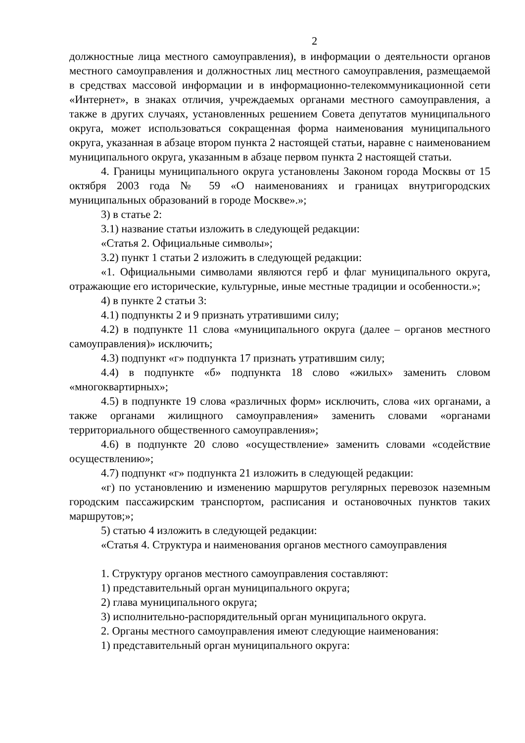2
должностные лица местного самоуправления), в информации о деятельности органов местного самоуправления и должностных лиц местного самоуправления, размещаемой в средствах массовой информации и в информационно-телекоммуникационной сети «Интернет», в знаках отличия, учреждаемых органами местного самоуправления, а также в других случаях, установленных решением Совета депутатов муниципального округа, может использоваться сокращенная форма наименования муниципального округа, указанная в абзаце втором пункта 2 настоящей статьи, наравне с наименованием муниципального округа, указанным в абзаце первом пункта 2 настоящей статьи.
4. Границы муниципального округа установлены Законом города Москвы от 15 октября 2003 года № 59 «О наименованиях и границах внутригородских муниципальных образований в городе Москве».»;
3) в статье 2:
3.1) название статьи изложить в следующей редакции:
«Статья 2. Официальные символы»;
3.2) пункт 1 статьи 2 изложить в следующей редакции:
«1. Официальными символами являются герб и флаг муниципального округа, отражающие его исторические, культурные, иные местные традиции и особенности.»;
4) в пункте 2 статьи 3:
4.1) подпункты 2 и 9 признать утратившими силу;
4.2) в подпункте 11 слова «муниципального округа (далее – органов местного самоуправления)» исключить;
4.3) подпункт «г» подпункта 17 признать утратившим силу;
4.4) в подпункте «б» подпункта 18 слово «жилых» заменить словом «многоквартирных»;
4.5) в подпункте 19 слова «различных форм» исключить, слова «их органами, а также органами жилищного самоуправления» заменить словами «органами территориального общественного самоуправления»;
4.6) в подпункте 20 слово «осуществление» заменить словами «содействие осуществлению»;
4.7) подпункт «г» подпункта 21 изложить в следующей редакции:
«г) по установлению и изменению маршрутов регулярных перевозок наземным городским пассажирским транспортом, расписания и остановочных пунктов таких маршрутов;»;
5) статью 4 изложить в следующей редакции:
«Статья 4. Структура и наименования органов местного самоуправления
1. Структуру органов местного самоуправления составляют:
1) представительный орган муниципального округа;
2) глава муниципального округа;
3) исполнительно-распорядительный орган муниципального округа.
2. Органы местного самоуправления имеют следующие наименования:
1) представительный орган муниципального округа: